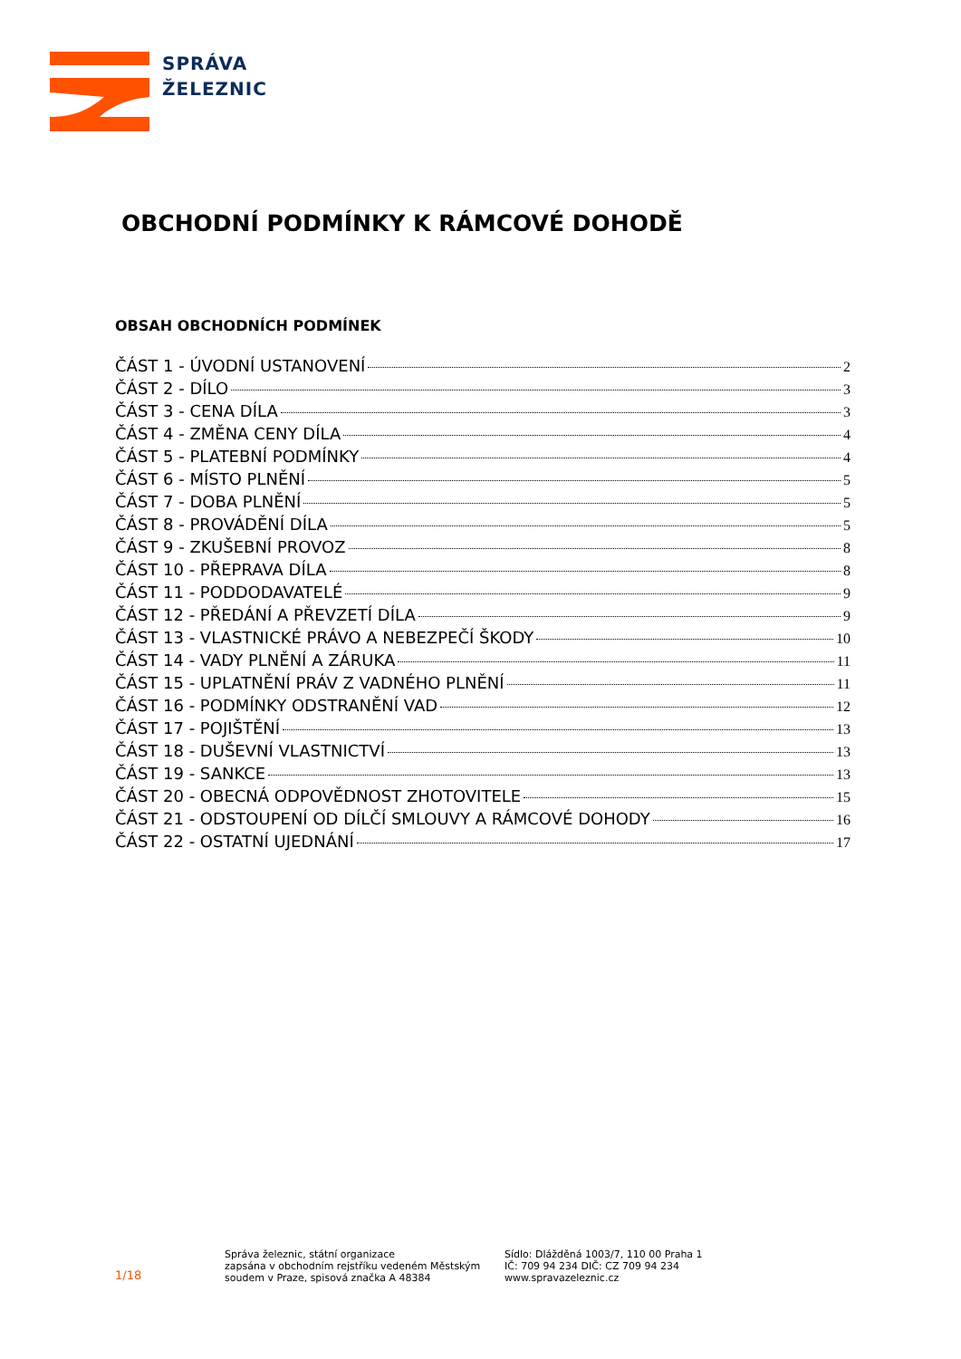SPRÁVA
ŽELEZNIC
OBCHODNÍ PODMÍNKY K RÁMCOVÉ DOHODĚ
OBSAH OBCHODNÍCH PODMÍNEK
ČÁST 1 - ÚVODNÍ USTANOVENÍ 2
ČÁST 2 - DÍLO 3
ČÁST 3 - CENA DÍLA 3
ČÁST 4 - ZMĚNA CENY DÍLA 4
ČÁST 5 - PLATEBNÍ PODMÍNKY 4
ČÁST 6 - MÍSTO PLNĚNÍ 5
ČÁST 7 - DOBA PLNĚNÍ 5
ČÁST 8 - PROVÁDĚNÍ DÍLA 5
ČÁST 9 - ZKUŠEBNÍ PROVOZ 8
ČÁST 10 - PŘEPRAVA DÍLA 8
ČÁST 11 - PODDODAVATELÉ 9
ČÁST 12 - PŘEDÁNÍ A PŘEVZETÍ DÍLA 9
ČÁST 13 - VLASTNICKÉ PRÁVO A NEBEZPEČÍ ŠKODY 10
ČÁST 14 - VADY PLNĚNÍ A ZÁRUKA 11
ČÁST 15 - UPLATNĚNÍ PRÁV Z VADNÉHO PLNĚNÍ 11
ČÁST 16 - PODMÍNKY ODSTRANĚNÍ VAD 12
ČÁST 17 - POJIŠTĚNÍ 13
ČÁST 18 - DUŠEVNÍ VLASTNICTVÍ 13
ČÁST 19 - SANKCE 13
ČÁST 20 - OBECNÁ ODPOVĚDNOST ZHOTOVITELE 15
ČÁST 21 - ODSTOUPENÍ OD DÍLČÍ SMLOUVY A RÁMCOVÉ DOHODY 16
ČÁST 22 - OSTATNÍ UJEDNÁNÍ 17
1/18
Správa železnic, státní organizace
zapsána v obchodním rejstříku vedeném Městským
soudem v Praze, spisová značka A 48384
Sídlo: Dlážděná 1003/7, 110 00 Praha 1
IČ: 709 94 234 DIČ: CZ 709 94 234
www.spravazeleznic.cz